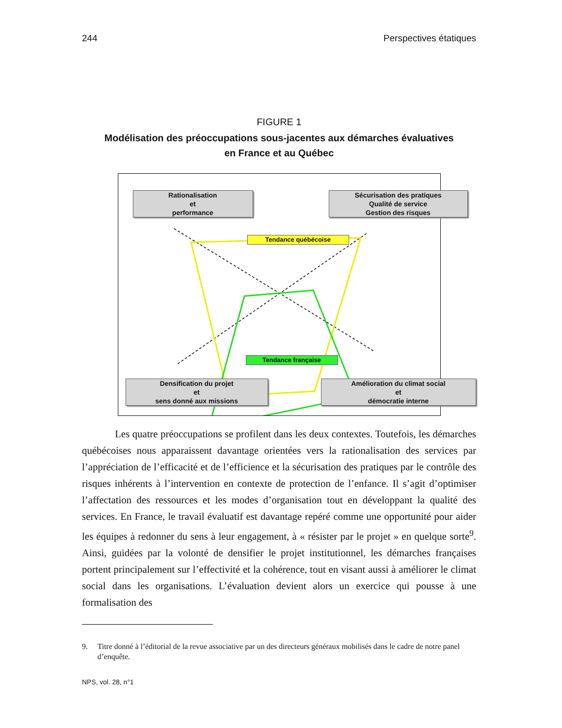244 Perspectives étatiques
FIGURE 1
Modélisation des préoccupations sous-jacentes aux démarches évaluatives
en France et au Québec
Rationalisation
et
performance
Sécurisation des pratiques
Qualité de service
Gestion des risques
Tendance québécoise
Tendance française
Densification du projet
et
sens donné aux missions
Amélioration du climat social
et
démocratie interne
Les quatre préoccupations se profilent dans les deux contextes. Toutefois, les démarches québécoises nous apparaissent davantage orientées vers la rationalisation des services par l’appréciation de l’efficacité et de l’efficience et la sécurisation des pratiques par le contrôle des risques inhérents à l’intervention en contexte de protection de l’enfance. Il s’agit d’optimiser l’affectation des ressources et les modes d’organisation tout en développant la qualité des services. En France, le travail évaluatif est davantage repéré comme une opportunité pour aider les équipes à redonner du sens à leur engagement, à « résister par le projet » en quelque sorte<sup>9</sup>. Ainsi, guidées par la volonté de densifier le projet institutionnel, les démarches françaises portent principalement sur l’effectivité et la cohérence, tout en visant aussi à améliorer le climat social dans les organisations. L’évaluation devient alors un exercice qui pousse à une formalisation des
9. Titre donné à l’éditorial de la revue associative par un des directeurs généraux mobilisés dans le cadre de notre panel d’enquête.
NPS, vol. 28, n°1